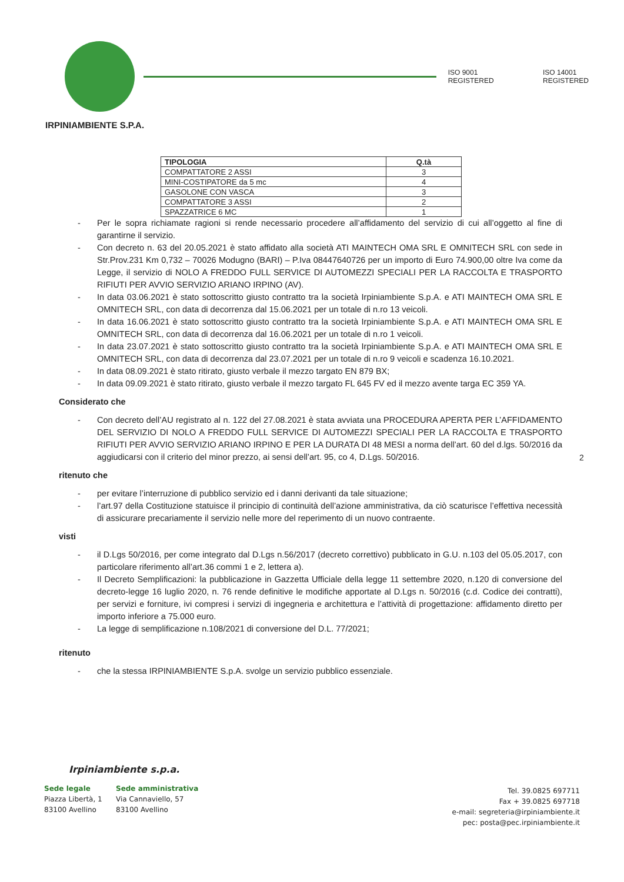ISO 9001 REGISTERED ISO 14001 REGISTERED
IRPINIAMBIENTE S.P.A.
| TIPOLOGIA | Q.tà |
| --- | --- |
| COMPATTATORE 2 ASSI | 3 |
| MINI-COSTIPATORE da 5 mc | 4 |
| GASOLONE CON VASCA | 3 |
| COMPATTATORE 3 ASSI | 2 |
| SPAZZATRICE 6 MC | 1 |
- Per le sopra richiamate ragioni si rende necessario procedere all’affidamento del servizio di cui all’oggetto al fine di garantirne il servizio.
- Con decreto n. 63 del 20.05.2021 è stato affidato alla società ATI MAINTECH OMA SRL E OMNITECH SRL con sede in Str.Prov.231 Km 0,732 – 70026 Modugno (BARI) – P.Iva 08447640726 per un importo di Euro 74.900,00 oltre Iva come da Legge, il servizio di NOLO A FREDDO FULL SERVICE DI AUTOMEZZI SPECIALI PER LA RACCOLTA E TRASPORTO RIFIUTI PER AVVIO SERVIZIO ARIANO IRPINO (AV).
- In data 03.06.2021 è stato sottoscritto giusto contratto tra la società Irpiniambiente S.p.A. e ATI MAINTECH OMA SRL E OMNITECH SRL, con data di decorrenza dal 15.06.2021 per un totale di n.ro 13 veicoli.
- In data 16.06.2021 è stato sottoscritto giusto contratto tra la società Irpiniambiente S.p.A. e ATI MAINTECH OMA SRL E OMNITECH SRL, con data di decorrenza dal 16.06.2021 per un totale di n.ro 1 veicoli.
- In data 23.07.2021 è stato sottoscritto giusto contratto tra la società Irpiniambiente S.p.A. e ATI MAINTECH OMA SRL E OMNITECH SRL, con data di decorrenza dal 23.07.2021 per un totale di n.ro 9 veicoli e scadenza 16.10.2021.
- In data 08.09.2021 è stato ritirato, giusto verbale il mezzo targato EN 879 BX;
- In data 09.09.2021 è stato ritirato, giusto verbale il mezzo targato FL 645 FV ed il mezzo avente targa EC 359 YA.
Considerato che
- Con decreto dell’AU registrato al n. 122 del 27.08.2021 è stata avviata una PROCEDURA APERTA PER L’AFFIDAMENTO DEL SERVIZIO DI NOLO A FREDDO FULL SERVICE DI AUTOMEZZI SPECIALI PER LA RACCOLTA E TRASPORTO RIFIUTI PER AVVIO SERVIZIO ARIANO IRPINO E PER LA DURATA DI 48 MESI a norma dell’art. 60 del d.lgs. 50/2016 da aggiudicarsi con il criterio del minor prezzo, ai sensi dell’art. 95, co 4, D.Lgs. 50/2016.
ritenuto che
- per evitare l’interruzione di pubblico servizio ed i danni derivanti da tale situazione;
- l’art.97 della Costituzione statuisce il principio di continuità dell’azione amministrativa, da ciò scaturisce l’effettiva necessità di assicurare precariamente il servizio nelle more del reperimento di un nuovo contraente.
visti
- il D.Lgs 50/2016, per come integrato dal D.Lgs n.56/2017 (decreto correttivo) pubblicato in G.U. n.103 del 05.05.2017, con particolare riferimento all’art.36 commi 1 e 2, lettera a).
- Il Decreto Semplificazioni: la pubblicazione in Gazzetta Ufficiale della legge 11 settembre 2020, n.120 di conversione del decreto-legge 16 luglio 2020, n. 76 rende definitive le modifiche apportate al D.Lgs n. 50/2016 (c.d. Codice dei contratti), per servizi e forniture, ivi compresi i servizi di ingegneria e architettura e l’attività di progettazione: affidamento diretto per importo inferiore a 75.000 euro.
- La legge di semplificazione n.108/2021 di conversione del D.L. 77/2021;
ritenuto
- che la stessa IRPINIAMBIENTE S.p.A. svolge un servizio pubblico essenziale.
2
Irpiniambiente s.p.a.
Sede legale
Piazza Libertà, 1
83100 Avellino
Sede amministrativa
Via Cannaviello, 57
83100 Avellino
Tel. 39.0825 697711
Fax + 39.0825 697718
e-mail: segreteria@irpiniambiente.it
pec: posta@pec.irpiniambiente.it